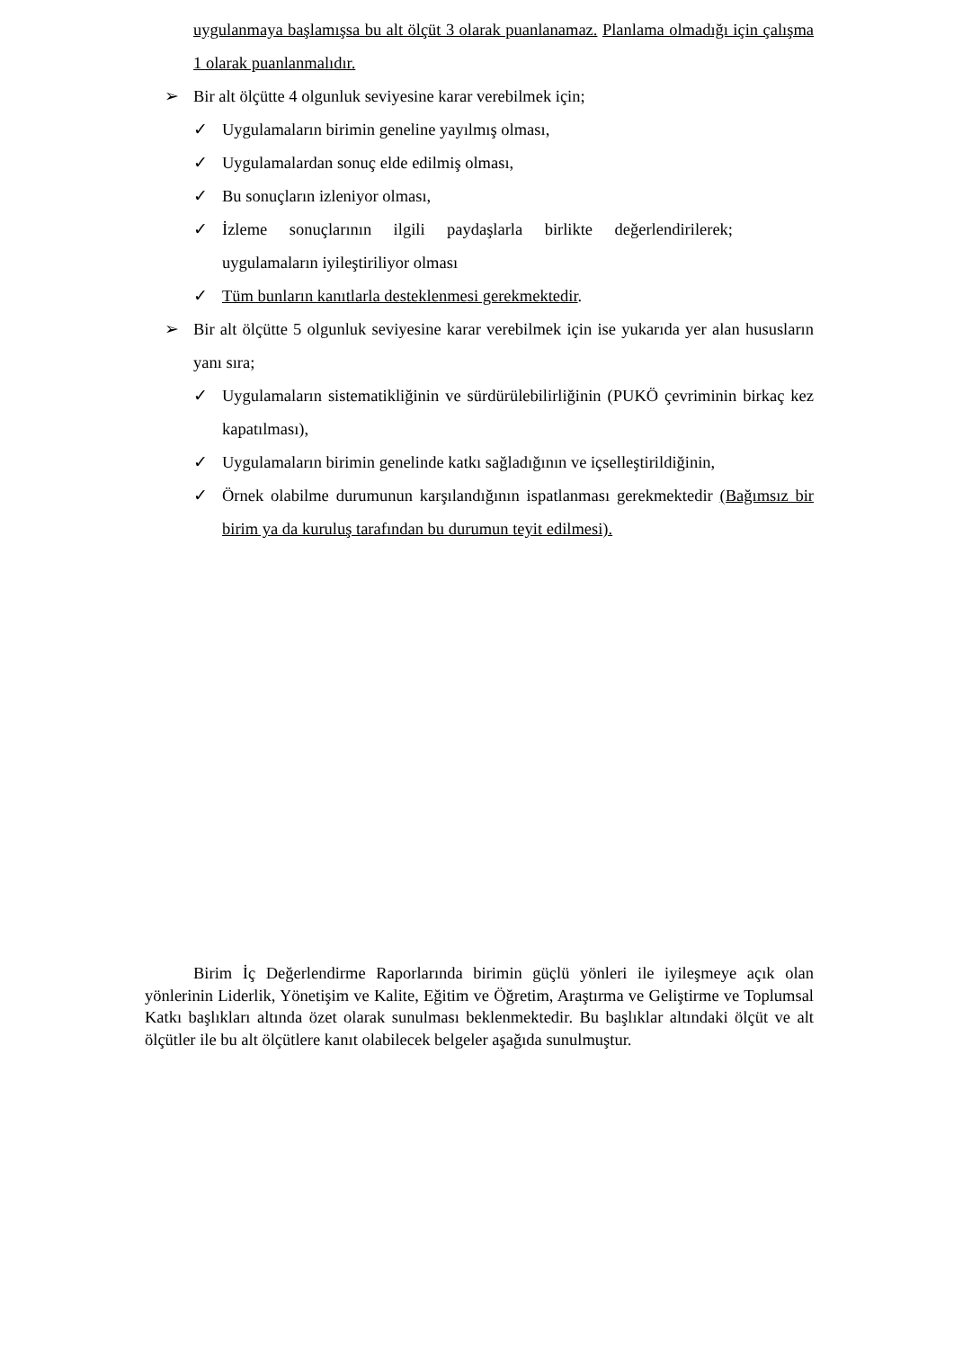uygulanmaya başlamışsa bu alt ölçüt 3 olarak puanlanamaz. Planlama olmadığı için çalışma 1 olarak puanlanmalıdır.
➢ Bir alt ölçütte 4 olgunluk seviyesine karar verebilmek için;
✓ Uygulamaların birimin geneline yayılmış olması,
✓ Uygulamalardan sonuç elde edilmiş olması,
✓ Bu sonuçların izleniyor olması,
✓ İzleme sonuçlarının ilgili paydaşlarla birlikte değerlendirilerek; uygulamaların iyileştiriliyor olması
✓ Tüm bunların kanıtlarla desteklenmesi gerekmektedir.
➢ Bir alt ölçütte 5 olgunluk seviyesine karar verebilmek için ise yukarıda yer alan hususların yanı sıra;
✓ Uygulamaların sistematikliğinin ve sürdürülebilirliğinin (PUKÖ çevriminin birkaç kez kapatılması),
✓ Uygulamaların birimin genelinde katkı sağladığının ve içselleştirildiğinin,
✓ Örnek olabilme durumunun karşılandığının ispatlanması gerekmektedir (Bağımsız bir birim ya da kuruluş tarafından bu durumun teyit edilmesi).
Birim İç Değerlendirme Raporlarında birimin güçlü yönleri ile iyileşmeye açık olan yönlerinin Liderlik, Yönetişim ve Kalite, Eğitim ve Öğretim, Araştırma ve Geliştirme ve Toplumsal Katkı başlıkları altında özet olarak sunulması beklenmektedir. Bu başlıklar altındaki ölçüt ve alt ölçütler ile bu alt ölçütlere kanıt olabilecek belgeler aşağıda sunulmuştur.